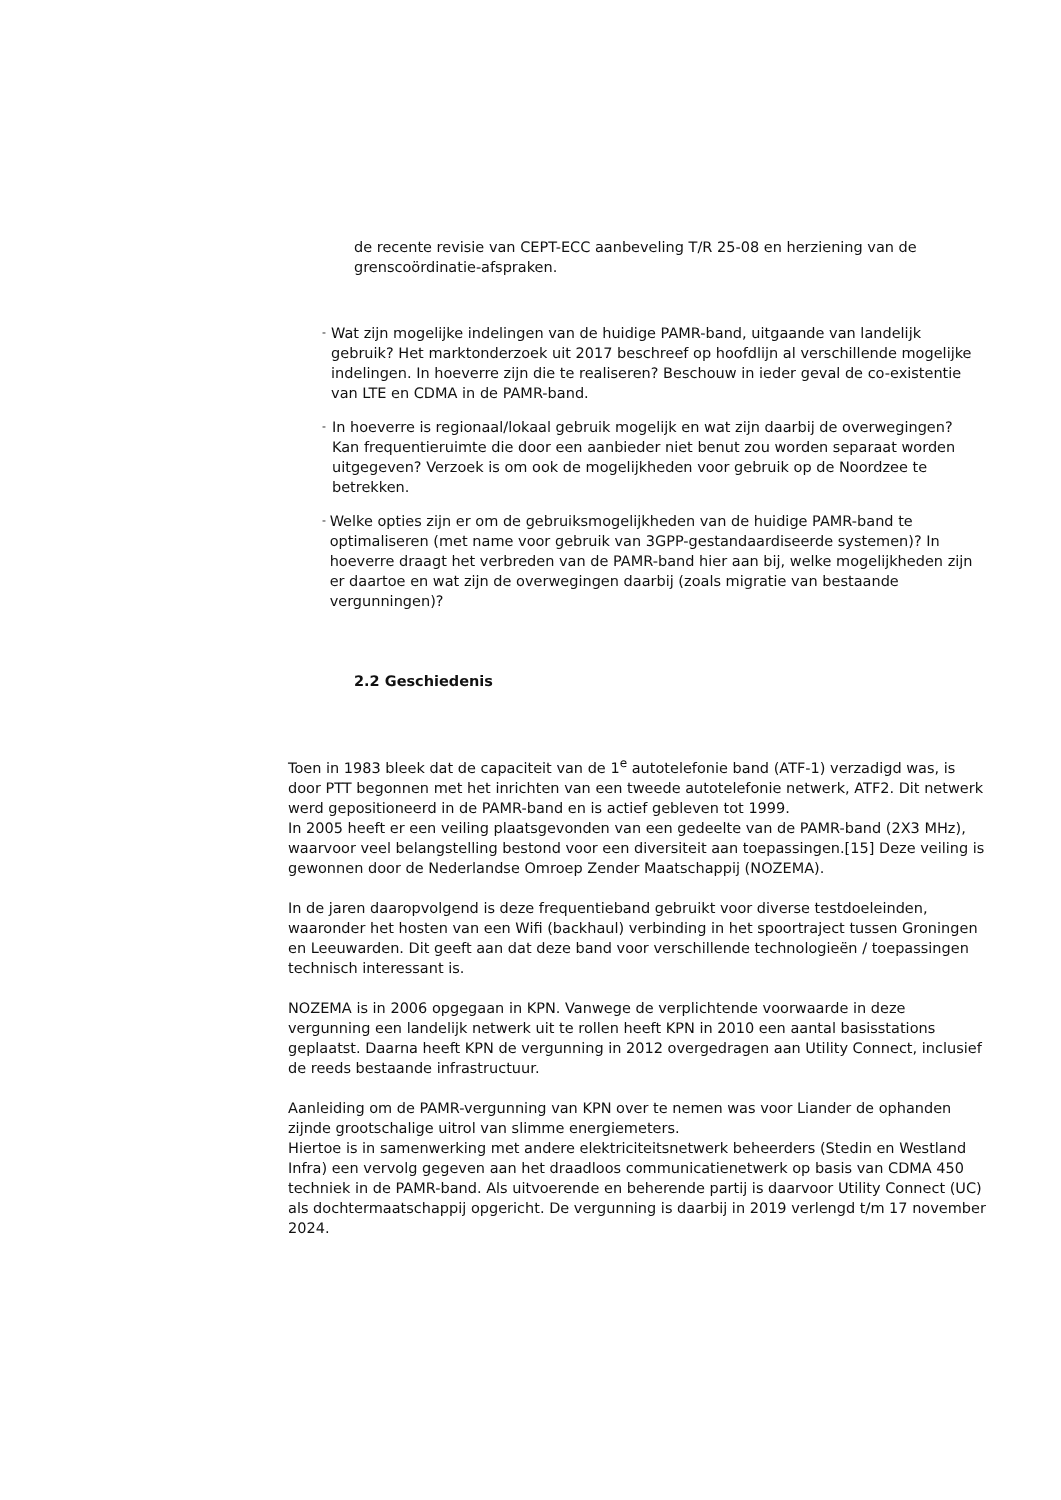de recente revisie van CEPT-ECC aanbeveling T/R 25-08 en herziening van de grenscoördinatie-afspraken.
-
Wat zijn mogelijke indelingen van de huidige PAMR-band, uitgaande van landelijk gebruik? Het marktonderzoek uit 2017 beschreef op hoofdlijn al verschillende mogelijke indelingen. In hoeverre zijn die te realiseren? Beschouw in ieder geval de co-existentie van LTE en CDMA in de PAMR-band.
-
In hoeverre is regionaal/lokaal gebruik mogelijk en wat zijn daarbij de overwegingen? Kan frequentieruimte die door een aanbieder niet benut zou worden separaat worden uitgegeven? Verzoek is om ook de mogelijkheden voor gebruik op de Noordzee te betrekken.
-
Welke opties zijn er om de gebruiksmogelijkheden van de huidige PAMR-band te optimaliseren (met name voor gebruik van 3GPP-gestandaardiseerde systemen)? In hoeverre draagt het verbreden van de PAMR-band hier aan bij, welke mogelijkheden zijn er daartoe en wat zijn de overwegingen daarbij (zoals migratie van bestaande vergunningen)?
2.2 Geschiedenis
Toen in 1983 bleek dat de capaciteit van de 1<sup>e</sup> autotelefonie band (ATF-1) verzadigd was, is door PTT begonnen met het inrichten van een tweede autotelefonie netwerk, ATF2. Dit netwerk werd gepositioneerd in de PAMR-band en is actief gebleven tot 1999.
In 2005 heeft er een veiling plaatsgevonden van een gedeelte van de PAMR-band (2X3 MHz), waarvoor veel belangstelling bestond voor een diversiteit aan toepassingen.[15] Deze veiling is gewonnen door de Nederlandse Omroep Zender Maatschappij (NOZEMA).
In de jaren daaropvolgend is deze frequentieband gebruikt voor diverse testdoeleinden, waaronder het hosten van een Wifi (backhaul) verbinding in het spoortraject tussen Groningen en Leeuwarden. Dit geeft aan dat deze band voor verschillende technologieën / toepassingen technisch interessant is.
NOZEMA is in 2006 opgegaan in KPN. Vanwege de verplichtende voorwaarde in deze vergunning een landelijk netwerk uit te rollen heeft KPN in 2010 een aantal basisstations geplaatst. Daarna heeft KPN de vergunning in 2012 overgedragen aan Utility Connect, inclusief de reeds bestaande infrastructuur.
Aanleiding om de PAMR-vergunning van KPN over te nemen was voor Liander de ophanden zijnde grootschalige uitrol van slimme energiemeters.
Hiertoe is in samenwerking met andere elektriciteitsnetwerk beheerders (Stedin en Westland Infra) een vervolg gegeven aan het draadloos communicatienetwerk op basis van CDMA 450 techniek in de PAMR-band. Als uitvoerende en beherende partij is daarvoor Utility Connect (UC) als dochtermaatschappij opgericht. De vergunning is daarbij in 2019 verlengd t/m 17 november 2024.